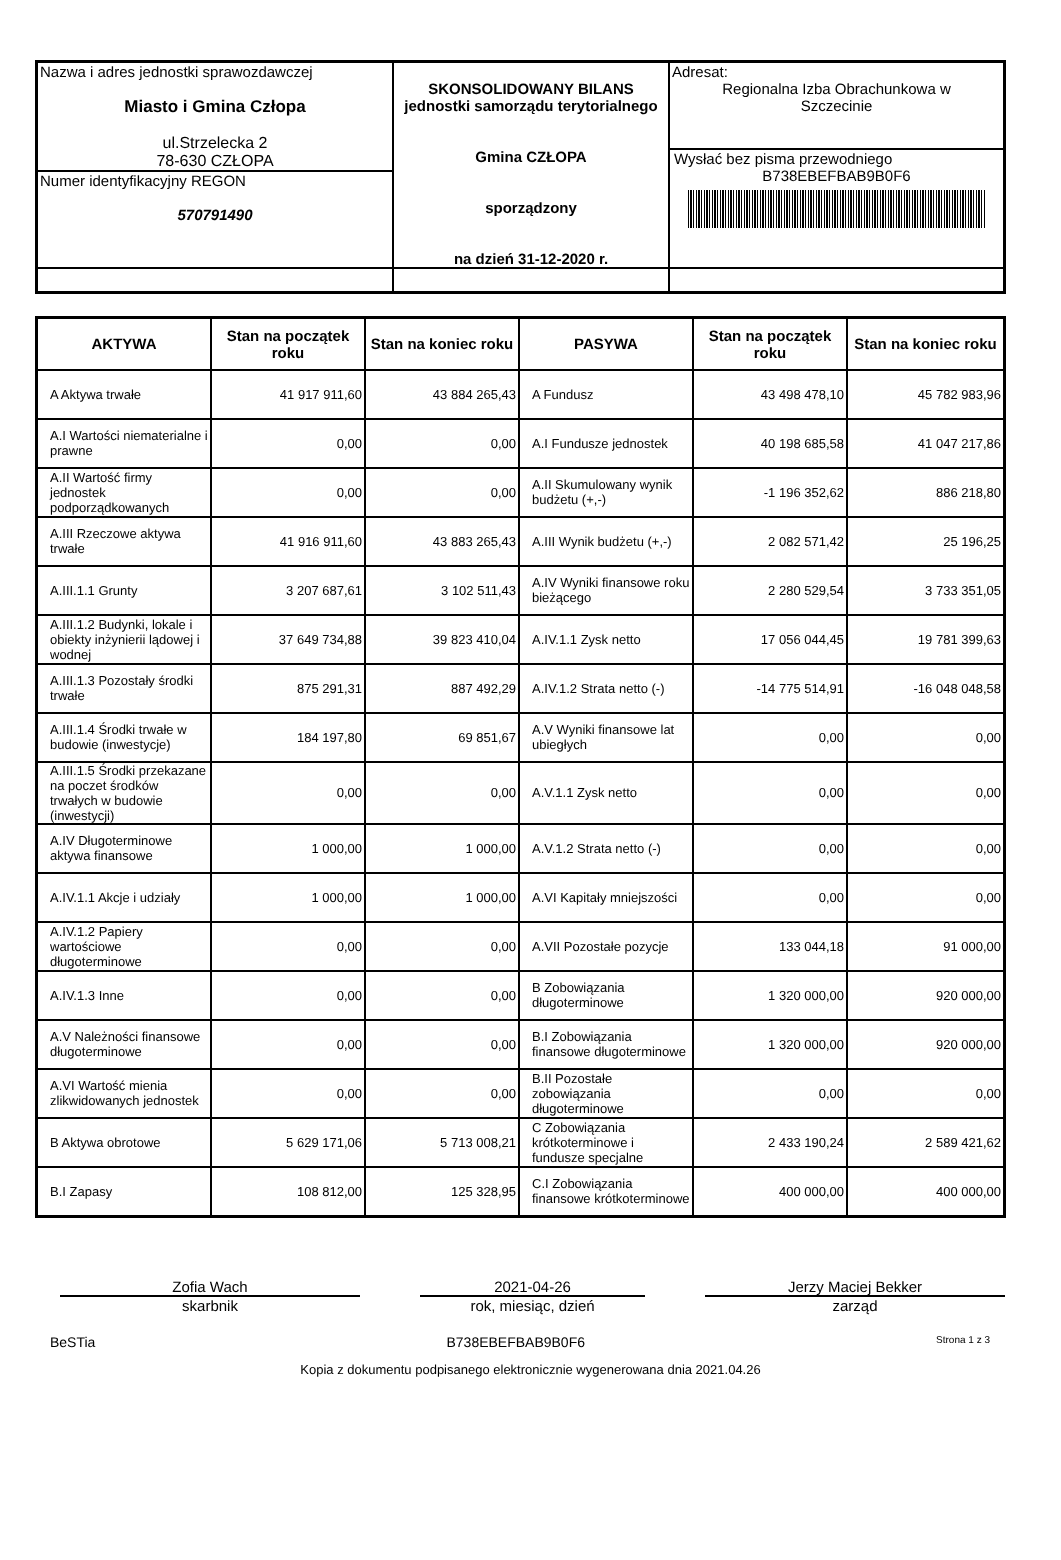| Nazwa i adres jednostki sprawozdawczej Miasto i Gmina Człopa ul.Strzelecka 2 78-630 CZŁOPA Numer identyfikacyjny REGON 570791490 | SKONSOLIDOWANY BILANS jednostki samorządu terytorialnego Gmina CZŁOPA sporządzony na dzień 31-12-2020 r. | Adresat: Regionalna Izba Obrachunkowa w Szczecinie Wysłać bez pisma przewodniego B738EBEFBAB9B0F6 |
| AKTYWA | Stan na początek roku | Stan na koniec roku | PASYWA | Stan na początek roku | Stan na koniec roku |
| --- | --- | --- | --- | --- | --- |
| A Aktywa trwałe | 41 917 911,60 | 43 884 265,43 | A Fundusz | 43 498 478,10 | 45 782 983,96 |
| A.I Wartości niematerialne i prawne | 0,00 | 0,00 | A.I Fundusze jednostek | 40 198 685,58 | 41 047 217,86 |
| A.II Wartość firmy jednostek podporządkowanych | 0,00 | 0,00 | A.II Skumulowany wynik budżetu (+,-) | -1 196 352,62 | 886 218,80 |
| A.III Rzeczowe aktywa trwałe | 41 916 911,60 | 43 883 265,43 | A.III Wynik budżetu (+,-) | 2 082 571,42 | 25 196,25 |
| A.III.1.1 Grunty | 3 207 687,61 | 3 102 511,43 | A.IV Wyniki finansowe roku bieżącego | 2 280 529,54 | 3 733 351,05 |
| A.III.1.2 Budynki, lokale i obiekty inżynierii lądowej i wodnej | 37 649 734,88 | 39 823 410,04 | A.IV.1.1 Zysk netto | 17 056 044,45 | 19 781 399,63 |
| A.III.1.3 Pozostały środki trwałe | 875 291,31 | 887 492,29 | A.IV.1.2 Strata netto (-) | -14 775 514,91 | -16 048 048,58 |
| A.III.1.4 Środki trwałe w budowie (inwestycje) | 184 197,80 | 69 851,67 | A.V Wyniki finansowe lat ubiegłych | 0,00 | 0,00 |
| A.III.1.5 Środki przekazane na poczet środków trwałych w budowie (inwestycji) | 0,00 | 0,00 | A.V.1.1 Zysk netto | 0,00 | 0,00 |
| A.IV Długoterminowe aktywa finansowe | 1 000,00 | 1 000,00 | A.V.1.2 Strata netto (-) | 0,00 | 0,00 |
| A.IV.1.1 Akcje i udziały | 1 000,00 | 1 000,00 | A.VI Kapitały mniejszości | 0,00 | 0,00 |
| A.IV.1.2 Papiery wartościowe długoterminowe | 0,00 | 0,00 | A.VII Pozostałe pozycje | 133 044,18 | 91 000,00 |
| A.IV.1.3 Inne | 0,00 | 0,00 | B Zobowiązania długoterminowe | 1 320 000,00 | 920 000,00 |
| A.V Należności finansowe długoterminowe | 0,00 | 0,00 | B.I Zobowiązania finansowe długoterminowe | 1 320 000,00 | 920 000,00 |
| A.VI Wartość mienia zlikwidowanych jednostek | 0,00 | 0,00 | B.II Pozostałe zobowiązania długoterminowe | 0,00 | 0,00 |
| B Aktywa obrotowe | 5 629 171,06 | 5 713 008,21 | C Zobowiązania krótkoterminowe i fundusze specjalne | 2 433 190,24 | 2 589 421,62 |
| B.I Zapasy | 108 812,00 | 125 328,95 | C.I Zobowiązania finansowe krótkoterminowe | 400 000,00 | 400 000,00 |
Zofia Wach
skarbnik
2021-04-26
rok, miesiąc, dzień
Jerzy Maciej Bekker
zarząd
BeSTia B738EBEFBAB9B0F6 Strona 1 z 3
Kopia z dokumentu podpisanego elektronicznie wygenerowana dnia 2021.04.26